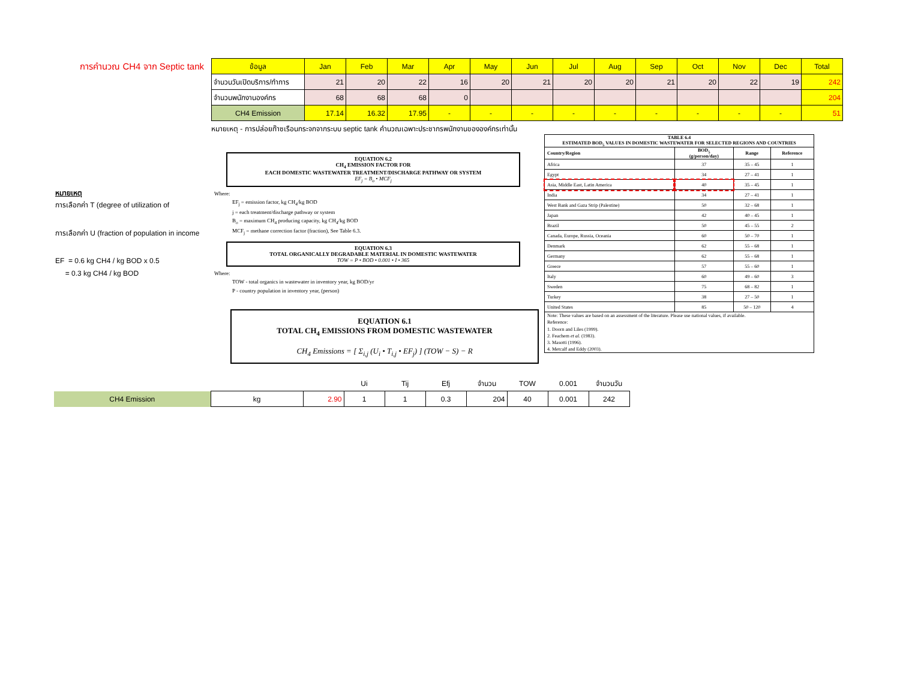การคำนวณ CH4 จาก Septic tank
| ข้อมูล | Jan | Feb | Mar | Apr | May | Jun | Jul | Aug | Sep | Oct | Nov | Dec | Total |
| --- | --- | --- | --- | --- | --- | --- | --- | --- | --- | --- | --- | --- | --- |
| จำนวนวันเปิดบริการ/ทำการ | 21 | 20 | 22 | 16 | 20 | 21 | 20 | 20 | 21 | 20 | 22 | 19 | 242 |
| จำนวนพนักงานองค์กร | 68 | 68 | 68 | 0 | | | | | | | | | 204 |
| CH4 Emission | 17.14 | 16.32 | 17.95 | - | - | - | - | - | - | - | - | - | 51 |
หมายเหตุ - การปล่อยก๊าซเรือนกระจกจากระบบ septic tank คำนวณเฉพาะประชากรพนักงานขององค์กรเท่านั้น
หมายเหตุ
การเลือกค่า T (degree of utilization of
การเลือกค่า U (fraction of population in income
EF = 0.6 kg CH4 / kg BOD x 0.5
= 0.3 kg CH4 / kg BOD
EQUATION 6.2
CH<sub>4</sub> EMISSION FACTOR FOR
EACH DOMESTIC WASTEWATER TREATMENT/DISCHARGE PATHWAY OR SYSTEM
EF<sub>j</sub> = B<sub>o</sub> • MCF<sub>j</sub>
Where:
EF<sub>j</sub> = emission factor, kg CH<sub>4</sub>/kg BOD
j = each treatment/discharge pathway or system
B<sub>o</sub> = maximum CH<sub>4</sub> producing capacity, kg CH<sub>4</sub>/kg BOD
MCF<sub>j</sub> = methane correction factor (fraction), See Table 6.3.
EQUATION 6.3
TOTAL ORGANICALLY DEGRADABLE MATERIAL IN DOMESTIC WASTEWATER
TOW = P • BOD • 0.001 • I • 365
Where:
TOW - total organics in wastewater in inventory year, kg BOD/yr
P - country population in inventory year, (person)
EQUATION 6.1
TOTAL CH<sub>4</sub> EMISSIONS FROM DOMESTIC WASTEWATER
CH<sub>4</sub> Emissions = [ Σ<sub>i,j</sub> (U<sub>i</sub> • T<sub>i,j</sub> • EF<sub>j</sub>) ] (TOW − S) − R
| TABLE 6.4 ESTIMATED BOD<sub>5</sub> VALUES IN DOMESTIC WASTEWATER FOR SELECTED REGIONS AND COUNTRIES | | | |
| --- | --- | --- | --- |
| Country/Region | BOD<sub>5</sub> (g/person/day) | Range | Reference |
| Africa | 37 | 35 – 45 | 1 |
| Egypt | 34 | 27 – 41 | 1 |
| Asia, Middle East, Latin America | 40 | 35 – 45 | 1 |
| India | 34 | 27 – 41 | 1 |
| West Bank and Gaza Strip (Palestine) | 50 | 32 – 68 | 1 |
| Japan | 42 | 40 – 45 | 1 |
| Brazil | 50 | 45 – 55 | 2 |
| Canada, Europe, Russia, Oceania | 60 | 50 – 70 | 1 |
| Denmark | 62 | 55 – 68 | 1 |
| Germany | 62 | 55 – 68 | 1 |
| Greece | 57 | 55 – 60 | 1 |
| Italy | 60 | 49 – 60 | 3 |
| Sweden | 75 | 68 – 82 | 1 |
| Turkey | 38 | 27 – 50 | 1 |
| United States | 85 | 50 – 120 | 4 |
| Note: These values are based on an assessment of the literature. Please use national values, if available. Reference: 1. Doorn and Liles (1999). 2. Feachem et al. (1983). 3. Masotti (1996). 4. Metcalf and Eddy (2003). | | | |
| | | | Ui | Tij | Efj | จำนวน | TOW | 0.001 | จำนวนวัน |
| CH4 Emission | kg | 2.90 | 1 | 1 | 0.3 | 204 | 40 | 0.001 | 242 |